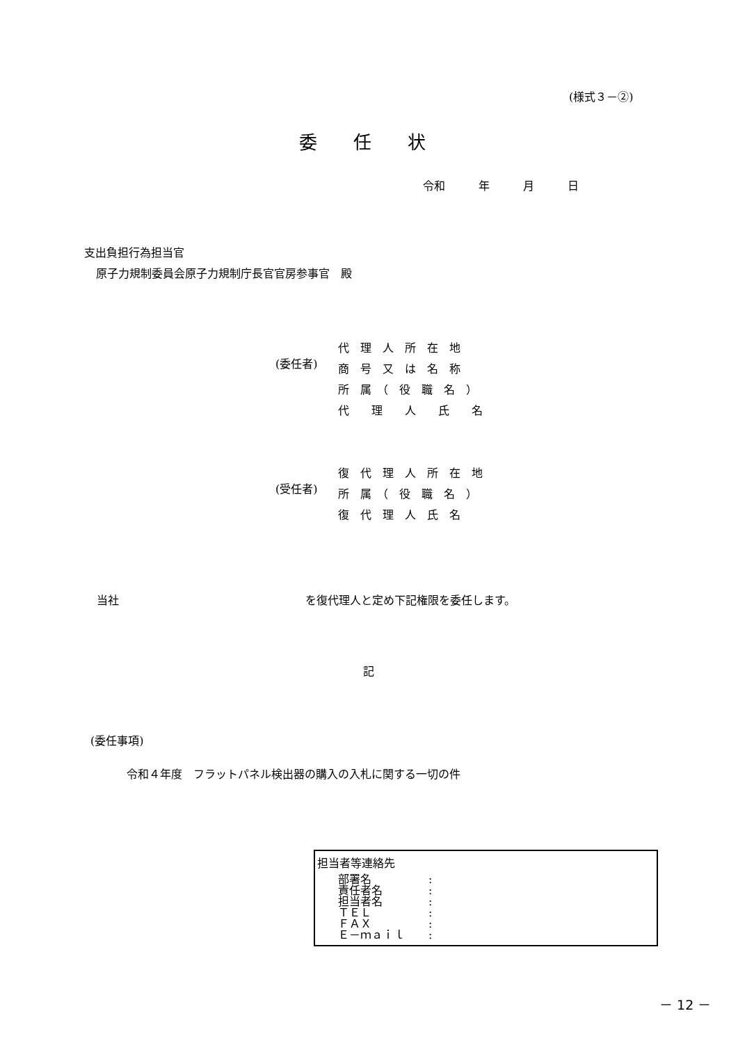(様式３－②)
委任状
令和　　　年　　　月　　　日
支出負担行為担当官
原子力規制委員会原子力規制庁長官官房参事官　殿
(委任者)
代　理　人　所　在　地
商　号　又　は　名　称
所　属　（　役　職　名　）
代　　理　　人　　氏　　名
(受任者)
復　代　理　人　所　在　地
所　属　（　役　職　名　）
復　代　理　人　氏　名
当社 を復代理人と定め下記権限を委任します。
記
(委任事項)
令和４年度　フラットパネル検出器の購入の入札に関する一切の件
担当者等連絡先
部署名:
責任者名:
担当者名:
ＴＥＬ:
ＦＡＸ:
Ｅ－ｍａｉｌ:
－ 12 －